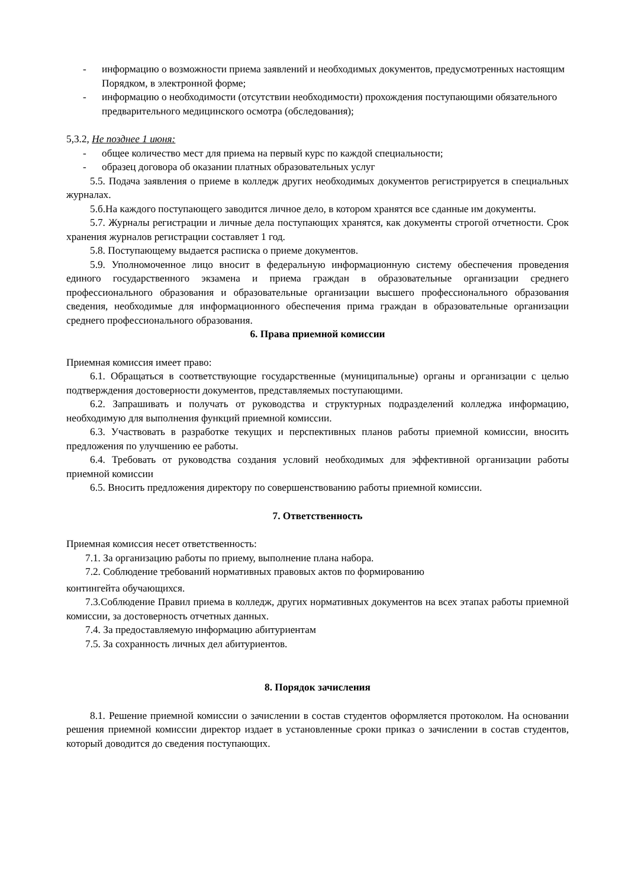- информацию о возможности приема заявлений и необходимых документов, предусмотренных настоящим Порядком, в электронной форме;
- информацию о необходимости (отсутствии необходимости) прохождения поступающими обязательного предварительного медицинского осмотра (обследования);
5,3.2, Не позднее 1 июня:
- общее количество мест для приема на первый курс по каждой специальности;
- образец договора об оказании платных образовательных услуг
5.5. Подача заявления о приеме в колледж других необходимых документов регистрируется в специальных журналах.
5.б.На каждого поступающего заводится личное дело, в котором хранятся все сданные им документы.
5.7. Журналы регистрации и личные дела поступающих хранятся, как документы строгой отчетности. Срок хранения журналов регистрации составляет 1 год.
5.8. Поступающему выдается расписка о приеме документов.
5.9. Уполномоченное лицо вносит в федеральную информационную систему обеспечения проведения единого государственного экзамена и приема граждан в образовательные организации среднего профессионального образования и образовательные организации высшего профессионального образования сведения, необходимые для информационного обеспечения прима граждан в образовательные организации среднего профессионального образования.
6. Права приемной комиссии
Приемная комиссия имеет право:
6.1. Обращаться в соответствующие государственные (муниципальные) органы и организации с целью подтверждения достоверности документов, представляемых поступающими.
6.2. Запрашивать и получать от руководства и структурных подразделений колледжа информацию, необходимую для выполнения функций приемной комиссии.
6.3. Участвовать в разработке текущих и перспективных планов работы приемной комиссии, вносить предложения по улучшению ее работы.
6.4. Требовать от руководства создания условий необходимых для эффективной организации работы приемной комиссии
6.5. Вносить предложения директору по совершенствованию работы приемной комиссии.
7. Ответственность
Приемная комиссия несет ответственность:
7.1. За организацию работы по приему, выполнение плана набора.
7.2. Соблюдение требований нормативных правовых актов по формированию
контингейта обучающихся.
7.3.Соблюдение Правил приема в колледж, других нормативных документов на всех этапах работы приемной комиссии, за достоверность отчетных данных.
7.4. За предоставляемую информацию абитуриентам
7.5. За сохранность личных дел абитуриентов.
8. Порядок зачисления
8.1. Решение приемной комиссии о зачислении в состав студентов оформляется протоколом. На основании решения приемной комиссии директор издает в установленные сроки приказ о зачислении в состав студентов, который доводится до сведения поступающих.